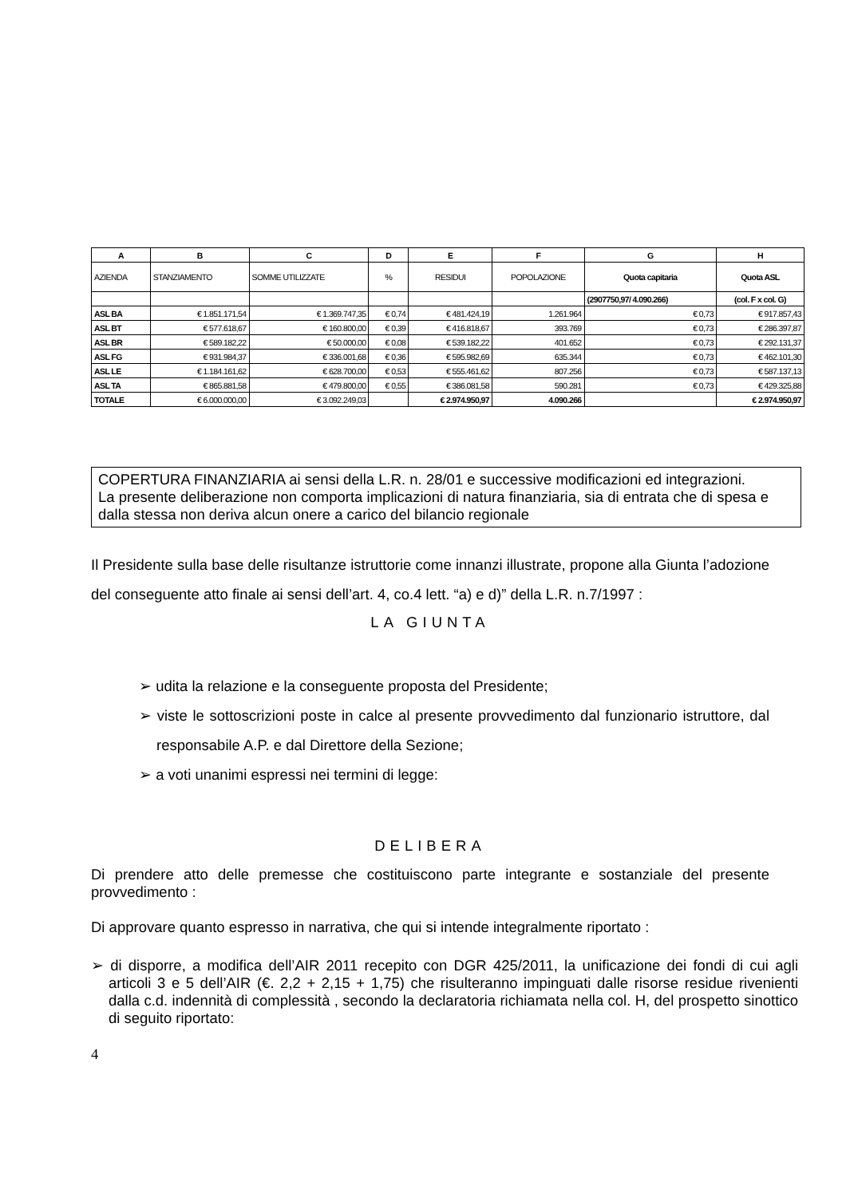| A | B | C | D | E | F | G | H |
| --- | --- | --- | --- | --- | --- | --- | --- |
| AZIENDA | STANZIAMENTO | SOMME UTILIZZATE | % | RESIDUI | POPOLAZIONE | Quota capitaria | Quota ASL |
| | | | | | | (2907750,97/ 4.090.266) | (col. F x col. G) |
| ASL BA | € 1.851.171,54 | € 1.369.747,35 | € 0,74 | € 481.424,19 | 1.261.964 | € 0,73 | € 917.857,43 |
| ASL BT | € 577.618,67 | € 160.800,00 | € 0,39 | € 416.818,67 | 393.769 | € 0,73 | € 286.397,87 |
| ASL BR | € 589.182,22 | € 50.000,00 | € 0,08 | € 539.182,22 | 401.652 | € 0,73 | € 292.131,37 |
| ASL FG | € 931.984,37 | € 336.001,68 | € 0,36 | € 595.982,69 | 635.344 | € 0,73 | € 462.101,30 |
| ASL LE | € 1.184.161,62 | € 628.700,00 | € 0,53 | € 555.461,62 | 807.256 | € 0,73 | € 587.137,13 |
| ASL TA | € 865.881,58 | € 479.800,00 | € 0,55 | € 386.081,58 | 590.281 | € 0,73 | € 429.325,88 |
| TOTALE | € 6.000.000,00 | € 3.092.249,03 | | € 2.974.950,97 | 4.090.266 | | € 2.974.950,97 |
COPERTURA FINANZIARIA ai sensi della L.R. n. 28/01 e successive modificazioni ed integrazioni.
La presente deliberazione non comporta implicazioni di natura finanziaria, sia di entrata che di spesa e dalla stessa non deriva alcun onere a carico del bilancio regionale
Il Presidente sulla base delle risultanze istruttorie come innanzi illustrate, propone alla Giunta l’adozione del conseguente atto finale ai sensi dell’art. 4, co.4 lett. “a) e d)” della L.R. n.7/1997 :
LA GIUNTA
➢ udita la relazione e la conseguente proposta del Presidente;
➢ viste le sottoscrizioni poste in calce al presente provvedimento dal funzionario istruttore, dal responsabile A.P. e dal Direttore della Sezione;
➢ a voti unanimi espressi nei termini di legge:
DELIBERA
Di prendere atto delle premesse che costituiscono parte integrante e sostanziale del presente provvedimento :
Di approvare quanto espresso in narrativa, che qui si intende integralmente riportato :
➢ di disporre, a modifica dell’AIR 2011 recepito con DGR 425/2011, la unificazione dei fondi di cui agli articoli 3 e 5 dell’AIR (€. 2,2 + 2,15 + 1,75) che risulteranno impinguati dalle risorse residue rivenienti dalla c.d. indennità di complessità , secondo la declaratoria richiamata nella col. H, del prospetto sinottico di seguito riportato:
4